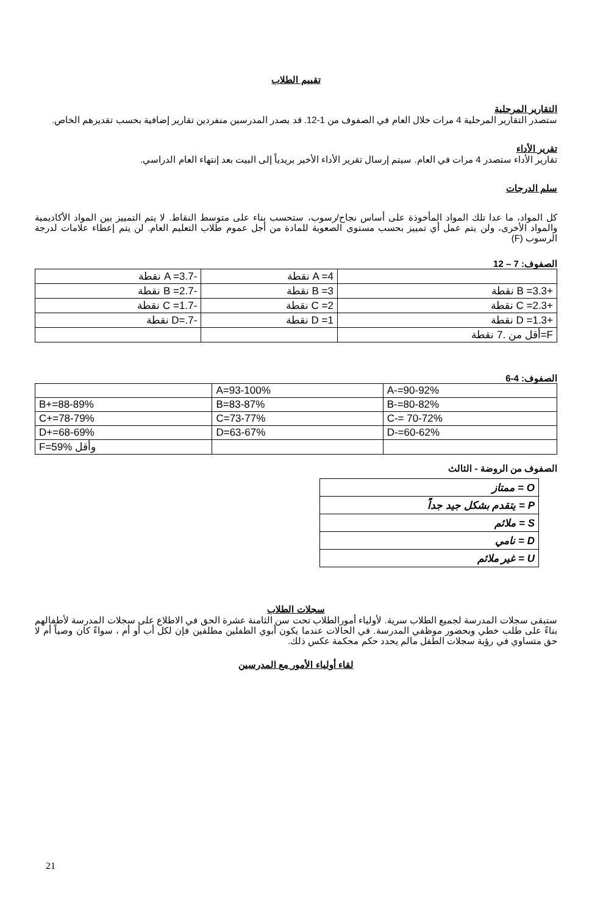تقييم الطلاب
التقارير المرحلية
ستصدر التقارير المرحلية 4 مرات خلال العام في الصفوف من 1-12. قد يصدر المدرسين منفردين تقارير إضافية بحسب تقديرهم الخاص.
تقرير الأداء
تقارير الأداء ستصدر 4 مرات في العام. سيتم إرسال تقرير الأداء الأخير بريدياً إلى البيت بعد إنتهاء العام الدراسي.
سلم الدرجات
كل المواد، ما عدا تلك المواد المأخوذة على أساس نجاح/رسوب، ستحسب بناء على متوسط النقاط. لا يتم التمييز بين المواد الأكاديمية والمواد الأخرى، ولن يتم عمل أي تمييز بحسب مستوى الصعوبة للمادة من أجل عموم طلاب التعليم العام. لن يتم إعطاء علامات لدرجة الرسوب (F)
الصفوف: 7 – 12
| | A =4 نقطة | -A =3.7 نقطة |
| +B =3.3 نقطة | B =3 نقطة | -B =2.7 نقطة |
| +C =2.3 نقطة | C =2 نقطة | -C =1.7 نقطة |
| +D =1.3 نقطة | D =1 نقطة | -D=.7 نقطة |
| F=أقل من .7 نقطة | | |
الصفوف: 4-6
| | A=93-100% | A-=90-92% |
| B+=88-89% | B=83-87% | B-=80-82% |
| C+=78-79% | C=73-77% | C-= 70-72% |
| D+=68-69% | D=63-67% | D-=60-62% |
| F=59% وأقل | | |
الصفوف من الروضة - الثالث
| O = ممتاز |
| P = يتقدم بشكل جيد جداً |
| S = ملائم |
| D = نامي |
| U = غير ملائم |
سجلات الطلاب
ستبقى سجلات المدرسة لجميع الطلاب سرية. لأولياء أمورالطلاب تحت سن الثامنة عشرة الحق في الاطلاع على سجلات المدرسة لأطفالهم بناءً على طلب خطي وبحضور موظفي المدرسة. في الحالات عندما يكون أبوي الطفلين مطلقين فإن لكل أب أو أم ، سواءً كان وصياً أم لا حق متساوي في رؤية سجلات الطفل مالم يحدد حكم محكمة عكس ذلك.
لقاء أولياء الأمور مع المدرسين
21